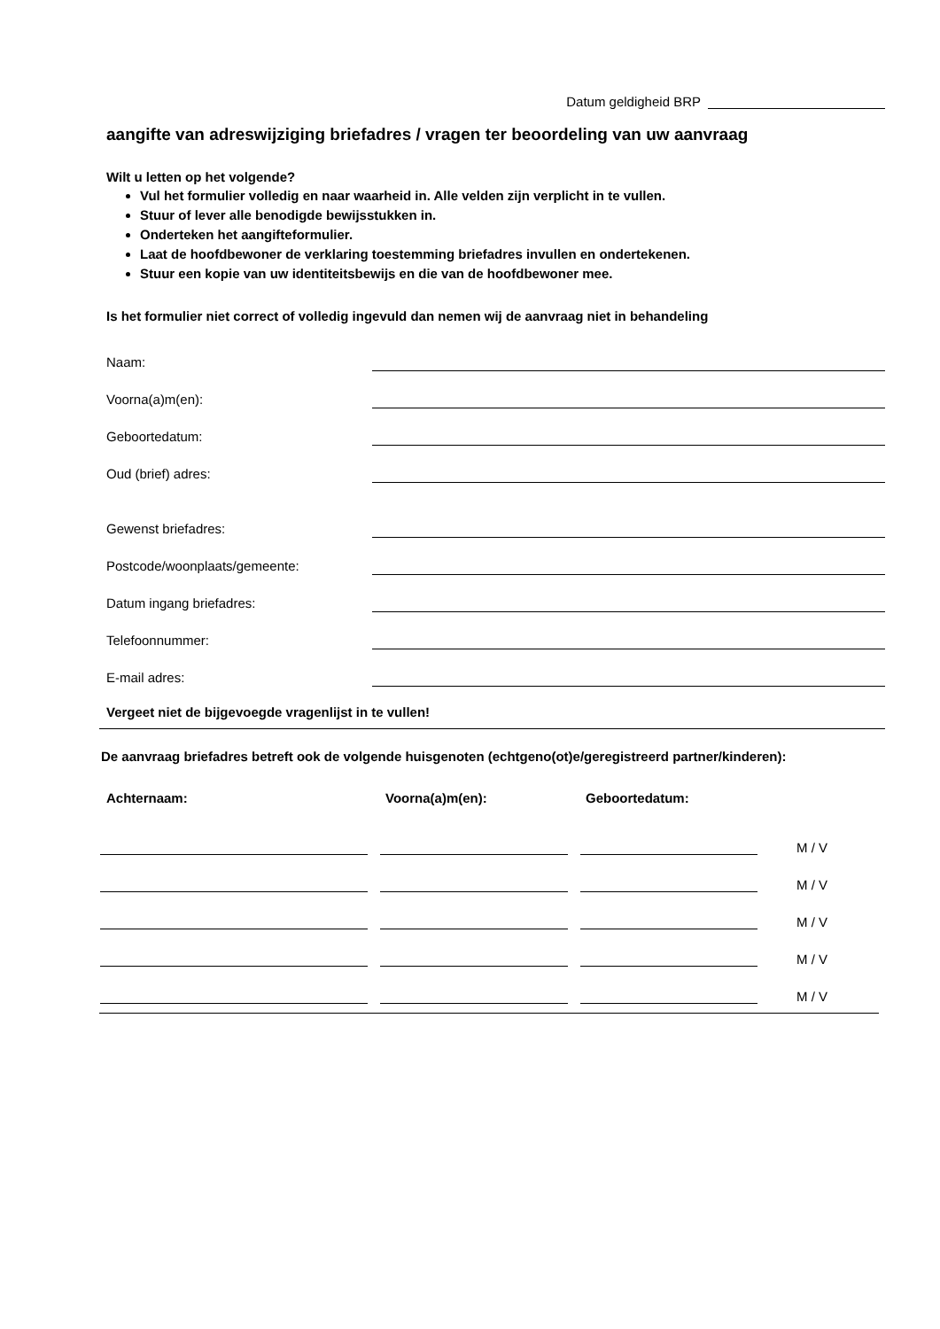Datum geldigheid BRP
aangifte van adreswijziging briefadres / vragen ter beoordeling van uw aanvraag
Wilt u letten op het volgende?
Vul het formulier volledig en naar waarheid in. Alle velden zijn verplicht in te vullen.
Stuur of lever alle benodigde bewijsstukken in.
Onderteken het aangifteformulier.
Laat de hoofdbewoner de verklaring toestemming briefadres invullen en ondertekenen.
Stuur een kopie van uw identiteitsbewijs en die van de hoofdbewoner mee.
Is het formulier niet correct of volledig ingevuld dan nemen wij de aanvraag niet in behandeling
Naam:
Voorna(a)m(en):
Geboortedatum:
Oud (brief) adres:
Gewenst briefadres:
Postcode/woonplaats/gemeente:
Datum ingang briefadres:
Telefoonnummer:
E-mail adres:
Vergeet niet de bijgevoegde vragenlijst in te vullen!
De aanvraag briefadres betreft ook de volgende huisgenoten (echtgeno(ot)e/geregistreerd partner/kinderen):
Achternaam: Voorna(a)m(en): Geboortedatum:
M / V
M / V
M / V
M / V
M / V